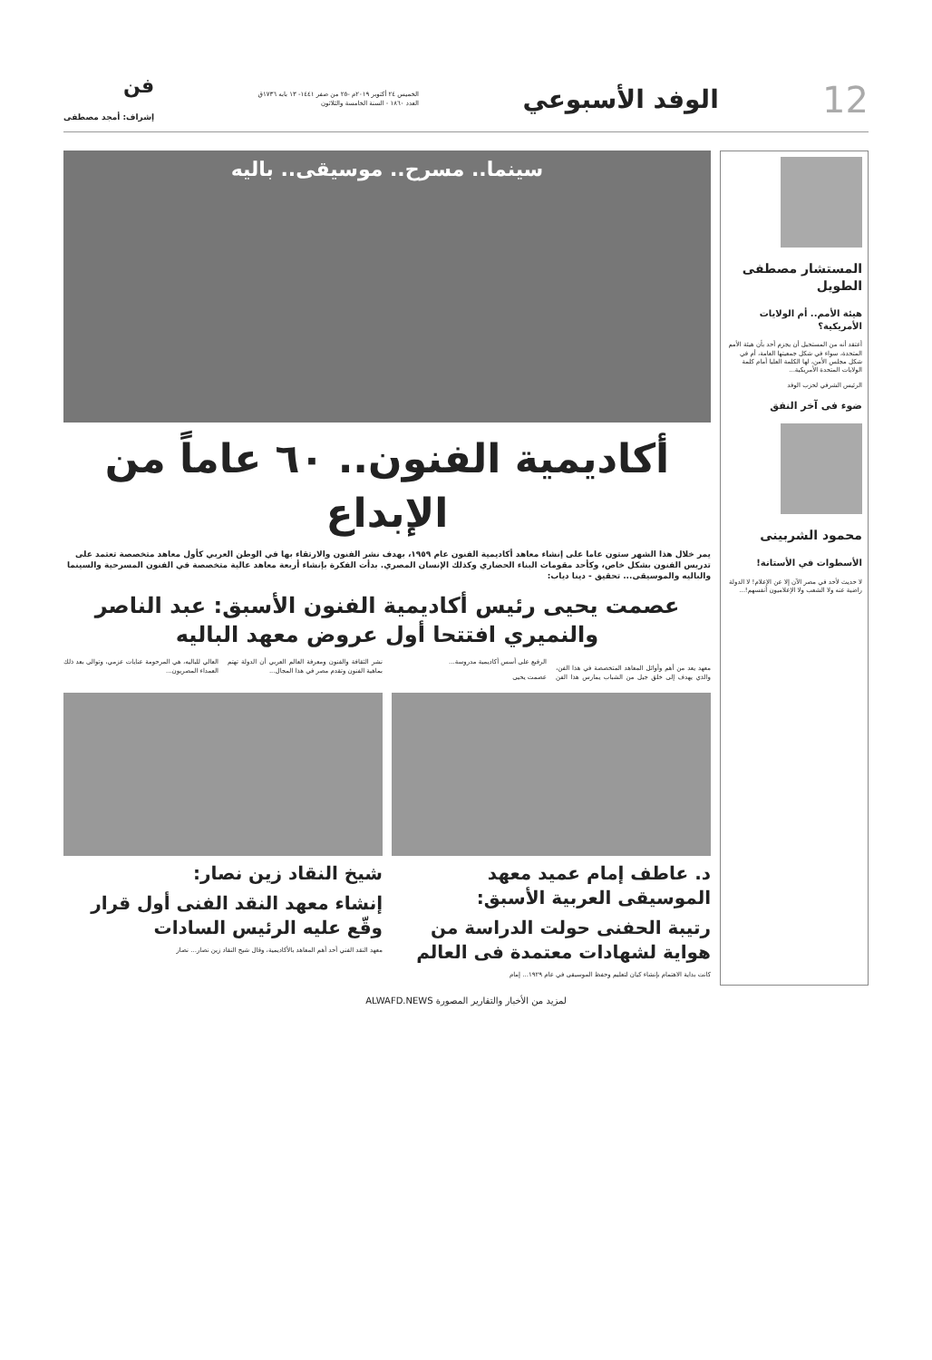12
الوفد الأسبوعي
الخميس ٢٤ أكتوبر ٢٠١٩م -٢٥ من صفر ١٤٤١- ١٣ بابه ١٧٣٦ق
العدد ١٨٦٠ - السنة الخامسة والثلاثون
فن
إشراف: أمجد مصطفى
المستشار مصطفى الطويل
هيئة الأمم.. أم الولايات الأمريكية؟
أعتقد أنه من المستحيل أن يجزم أحد بأن هيئة الأمم المتحدة، سواء في شكل جمعيتها العامة، أم في شكل مجلس الأمن، لها الكلمة العليا أمام كلمة الولايات المتحدة الأمريكية...
الرئيس الشرفي لحزب الوفد
ضوء فى آخر النفق
محمود الشربينى
الأسطوات في الأستانة!
لا حديث لأحد في مصر الآن إلا عن الإعلام! لا الدولة راضية عنه ولا الشعب ولا الإعلاميون أنفسهم!...
سينما.. مسرح.. موسيقى.. باليه
أكاديمية الفنون.. ٦٠ عاماً من الإبداع
يمر خلال هذا الشهر ستون عاما على إنشاء معاهد أكاديمية الفنون عام ١٩٥٩، بهدف نشر الفنون والارتقاء بها في الوطن العربي كأول معاهد متخصصة تعتمد على تدريس الفنون بشكل خاص، وكأحد مقومات البناء الحضاري وكذلك الإنسان المصري. بدأت الفكرة بإنشاء أربعة معاهد عالية متخصصة في الفنون المسرحية والسينما والباليه والموسيقى... تحقيق - دينا دياب:
عصمت يحيى رئيس أكاديمية الفنون الأسبق: عبد الناصر والنميري افتتحا أول عروض معهد الباليه
معهد يعد من أهم وأوائل المعاهد المتخصصة في هذا الفن، والذي يهدف إلى خلق جيل من الشباب يمارس هذا الفن الرفيع على أسس أكاديمية مدروسة...
عصمت يحيى
نشر الثقافة والفنون ومعرفة العالم العربي أن الدولة تهتم بماهية الفنون وتقدم مصر في هذا المجال...
العالي للباليه، هي المرحومة عنايات عزمي، وتوالى بعد ذلك العمداء المصريون...
د. عاطف إمام عميد معهد الموسيقى العربية الأسبق:
رتيبة الحفنى حولت الدراسة من هواية لشهادات معتمدة فى العالم
كانت بداية الاهتمام بإنشاء كيان لتعليم وحفظ الموسيقى في عام ١٩٢٩... إمام
شيخ النقاد زين نصار:
إنشاء معهد النقد الفنى أول قرار وقّع عليه الرئيس السادات
معهد النقد الفني أحد أهم المعاهد بالأكاديمية، وقال شيخ النقاد زين نصار... نصار
لمزيد من الأخبار والتقارير المصورة ALWAFD.NEWS